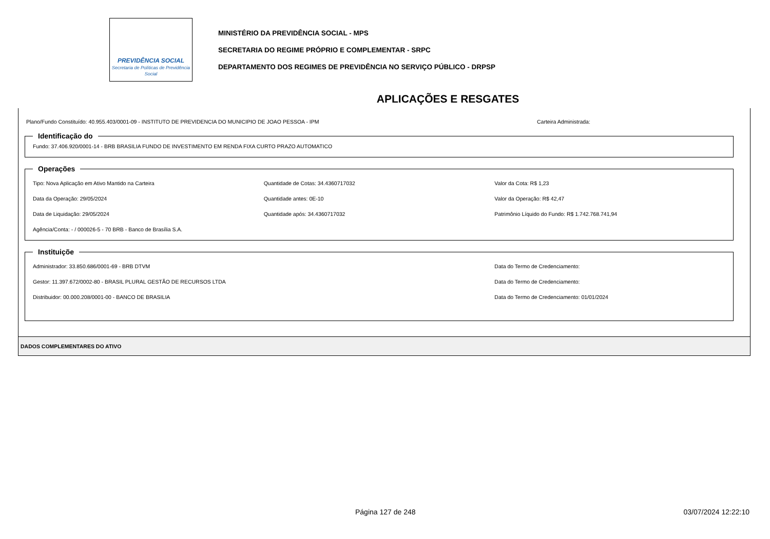PREVIDÊNCIA SOCIAL
Secretaria de Políticas de Previdência Social
MINISTÉRIO DA PREVIDÊNCIA SOCIAL - MPS
SECRETARIA DO REGIME PRÓPRIO E COMPLEMENTAR - SRPC
DEPARTAMENTO DOS REGIMES DE PREVIDÊNCIA NO SERVIÇO PÚBLICO - DRPSP
APLICAÇÕES E RESGATES
Plano/Fundo Constituído: 40.955.403/0001-09 - INSTITUTO DE PREVIDENCIA DO MUNICIPIO DE JOAO PESSOA - IPM Carteira Administrada:
Identificação do Fundo: 37.406.920/0001-14 - BRB BRASILIA FUNDO DE INVESTIMENTO EM RENDA FIXA CURTO PRAZO AUTOMATICO Operações
Tipo: Nova Aplicação em Ativo Mantido na Carteira
Quantidade de Cotas: 34.4360717032
Valor da Cota: R$ 1,23
Data da Operação: 29/05/2024
Quantidade antes: 0E-10
Valor da Operação: R$ 42,47
Data de Liquidação: 29/05/2024
Quantidade após: 34.4360717032
Patrimônio Líquido do Fundo: R$ 1.742.768.741,94
Agência/Conta: - / 000026-5 - 70 BRB - Banco de Brasília S.A.
Instituiçõe
Administrador: 33.850.686/0001-69 - BRB DTVM
Data do Termo de Credenciamento:
Gestor: 11.397.672/0002-80 - BRASIL PLURAL GESTÃO DE RECURSOS LTDA
Data do Termo de Credenciamento:
Distribuidor: 00.000.208/0001-00 - BANCO DE BRASILIA
Data do Termo de Credenciamento: 01/01/2024
DADOS COMPLEMENTARES DO ATIVO
Página 127 de 248 03/07/2024 12:22:10